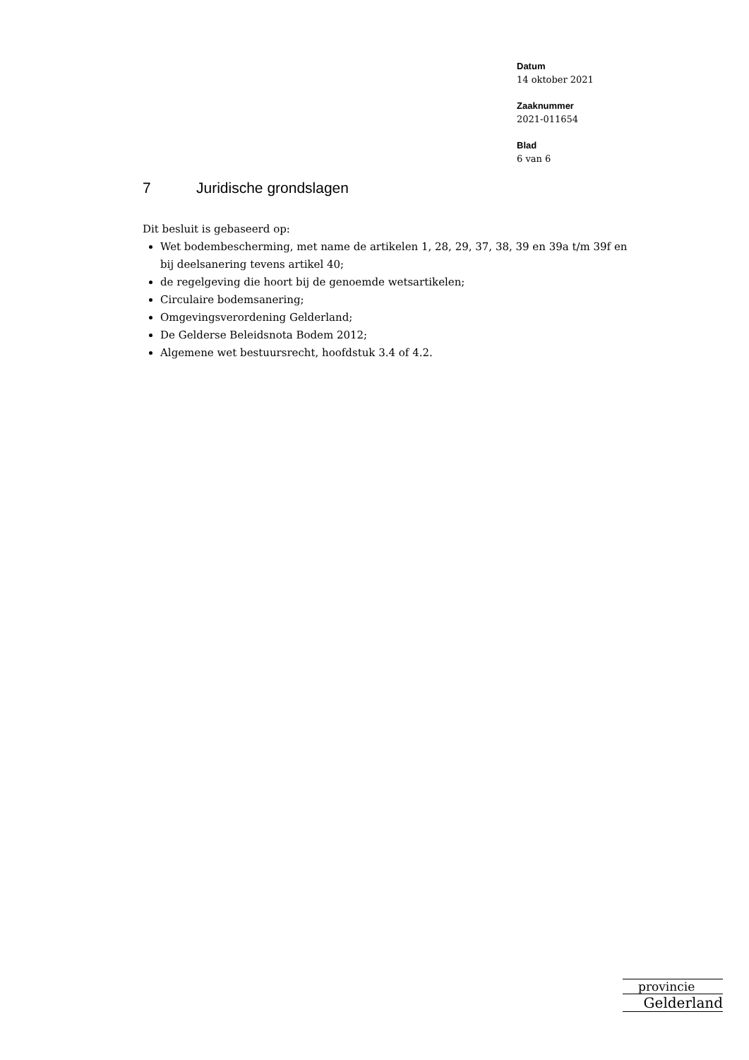Datum
14 oktober 2021
Zaaknummer
2021-011654
Blad
6 van 6
7 Juridische grondslagen
Dit besluit is gebaseerd op:
Wet bodembescherming, met name de artikelen 1, 28, 29, 37, 38, 39 en 39a t/m 39f en bij deelsanering tevens artikel 40;
de regelgeving die hoort bij de genoemde wetsartikelen;
Circulaire bodemsanering;
Omgevingsverordening Gelderland;
De Gelderse Beleidsnota Bodem 2012;
Algemene wet bestuursrecht, hoofdstuk 3.4 of 4.2.
provincie
Gelderland